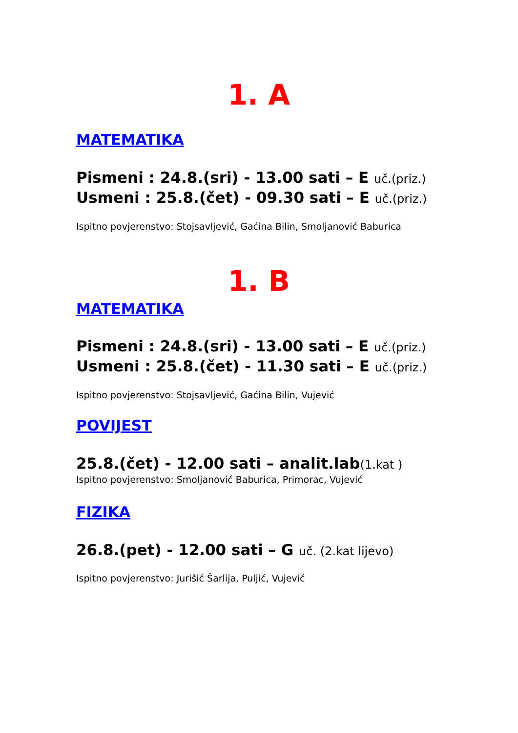1. A
MATEMATIKA
Pismeni : 24.8.(sri) - 13.00 sati – E uč.(priz.)
Usmeni : 25.8.(čet) - 09.30 sati – E uč.(priz.)
Ispitno povjerenstvo: Stojsavljević, Gaćina Bilin, Smoljanović Baburica
1. B
MATEMATIKA
Pismeni : 24.8.(sri) - 13.00 sati – E uč.(priz.)
Usmeni : 25.8.(čet) - 11.30 sati – E uč.(priz.)
Ispitno povjerenstvo: Stojsavljević, Gaćina Bilin, Vujević
POVIJEST
25.8.(čet) - 12.00 sati – analit.lab(1.kat )
Ispitno povjerenstvo: Smoljanović Baburica, Primorac, Vujević
FIZIKA
26.8.(pet) - 12.00 sati – G uč. (2.kat lijevo)
Ispitno povjerenstvo: Jurišić Šarlija, Puljić, Vujević